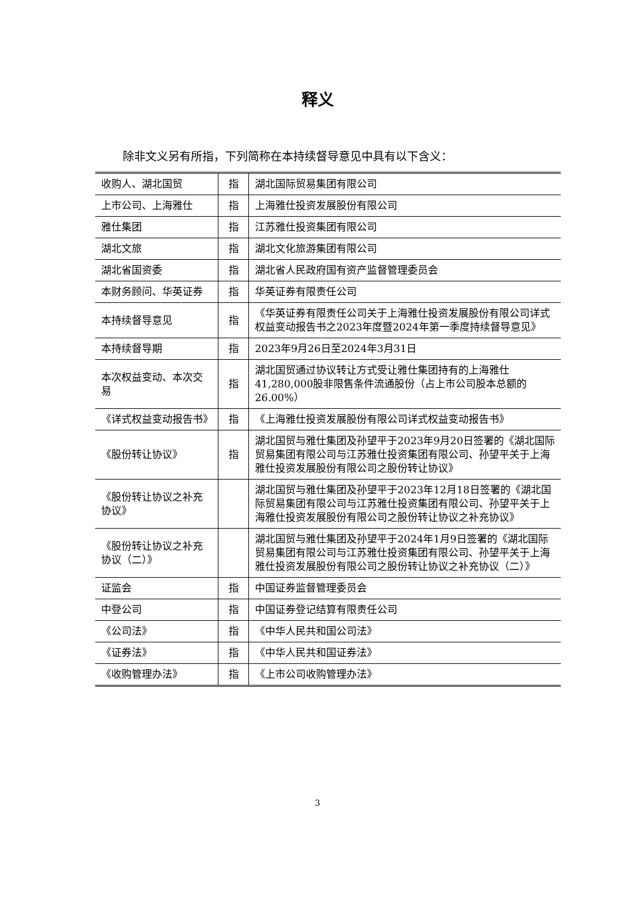释义
除非文义另有所指，下列简称在本持续督导意见中具有以下含义：
| 收购人、湖北国贸 | 指 | 湖北国际贸易集团有限公司 |
| 上市公司、上海雅仕 | 指 | 上海雅仕投资发展股份有限公司 |
| 雅仕集团 | 指 | 江苏雅仕投资集团有限公司 |
| 湖北文旅 | 指 | 湖北文化旅游集团有限公司 |
| 湖北省国资委 | 指 | 湖北省人民政府国有资产监督管理委员会 |
| 本财务顾问、华英证券 | 指 | 华英证券有限责任公司 |
| 本持续督导意见 | 指 | 《华英证券有限责任公司关于上海雅仕投资发展股份有限公司详式权益变动报告书之2023年度暨2024年第一季度持续督导意见》 |
| 本持续督导期 | 指 | 2023年9月26日至2024年3月31日 |
| 本次权益变动、本次交易 | 指 | 湖北国贸通过协议转让方式受让雅仕集团持有的上海雅仕41,280,000股非限售条件流通股份（占上市公司股本总额的26.00%） |
| 《详式权益变动报告书》 | 指 | 《上海雅仕投资发展股份有限公司详式权益变动报告书》 |
| 《股份转让协议》 | 指 | 湖北国贸与雅仕集团及孙望平于2023年9月20日签署的《湖北国际贸易集团有限公司与江苏雅仕投资集团有限公司、孙望平关于上海雅仕投资发展股份有限公司之股份转让协议》 |
| 《股份转让协议之补充协议》 | | 湖北国贸与雅仕集团及孙望平于2023年12月18日签署的《湖北国际贸易集团有限公司与江苏雅仕投资集团有限公司、孙望平关于上海雅仕投资发展股份有限公司之股份转让协议之补充协议》 |
| 《股份转让协议之补充协议（二）》 | | 湖北国贸与雅仕集团及孙望平于2024年1月9日签署的《湖北国际贸易集团有限公司与江苏雅仕投资集团有限公司、孙望平关于上海雅仕投资发展股份有限公司之股份转让协议之补充协议（二）》 |
| 证监会 | 指 | 中国证券监督管理委员会 |
| 中登公司 | 指 | 中国证券登记结算有限责任公司 |
| 《公司法》 | 指 | 《中华人民共和国公司法》 |
| 《证券法》 | 指 | 《中华人民共和国证券法》 |
| 《收购管理办法》 | 指 | 《上市公司收购管理办法》 |
3